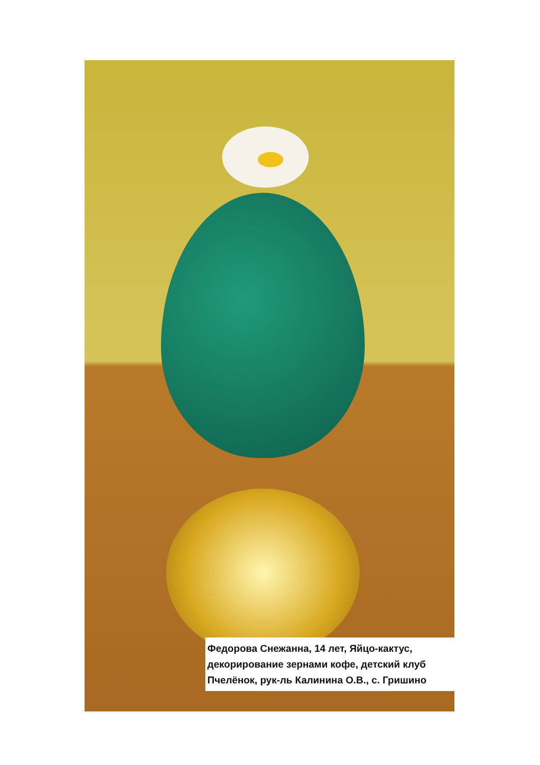Федорова Снежанна, 14 лет, Яйцо-кактус, декорирование зернами кофе, детский клуб Пчелёнок, рук-ль Калинина О.В., с. Гришино